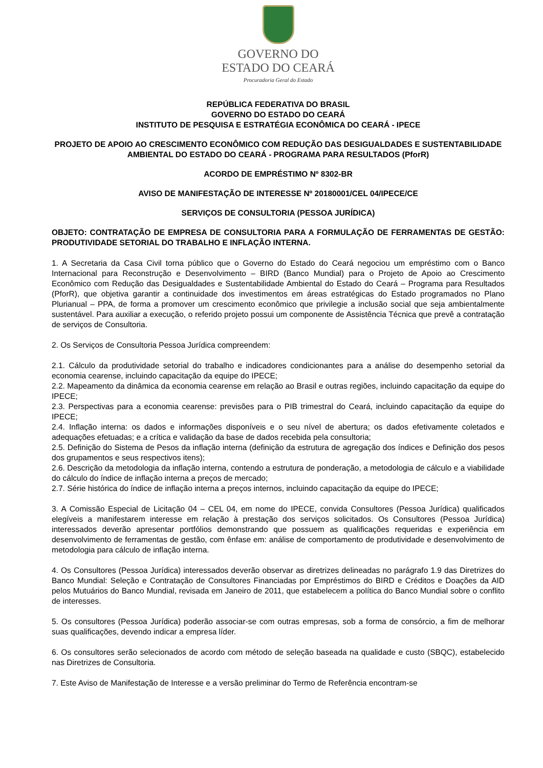GOVERNO DO
ESTADO DO CEARÁ
Procuradoria Geral do Estado
REPÚBLICA FEDERATIVA DO BRASIL
GOVERNO DO ESTADO DO CEARÁ
INSTITUTO DE PESQUISA E ESTRATÉGIA ECONÔMICA DO CEARÁ - IPECE
PROJETO DE APOIO AO CRESCIMENTO ECONÔMICO COM REDUÇÃO DAS DESIGUALDADES E SUSTENTABILIDADE AMBIENTAL DO ESTADO DO CEARÁ - PROGRAMA PARA RESULTADOS (PforR)
ACORDO DE EMPRÉSTIMO Nº 8302-BR
AVISO DE MANIFESTAÇÃO DE INTERESSE Nº 20180001/CEL 04/IPECE/CE
SERVIÇOS DE CONSULTORIA (PESSOA JURÍDICA)
OBJETO: CONTRATAÇÃO DE EMPRESA DE CONSULTORIA PARA A FORMULAÇÃO DE FERRAMENTAS DE GESTÃO: PRODUTIVIDADE SETORIAL DO TRABALHO E INFLAÇÃO INTERNA.
1. A Secretaria da Casa Civil torna público que o Governo do Estado do Ceará negociou um empréstimo com o Banco Internacional para Reconstrução e Desenvolvimento – BIRD (Banco Mundial) para o Projeto de Apoio ao Crescimento Econômico com Redução das Desigualdades e Sustentabilidade Ambiental do Estado do Ceará – Programa para Resultados (PforR), que objetiva garantir a continuidade dos investimentos em áreas estratégicas do Estado programados no Plano Plurianual – PPA, de forma a promover um crescimento econômico que privilegie a inclusão social que seja ambientalmente sustentável. Para auxiliar a execução, o referido projeto possui um componente de Assistência Técnica que prevê a contratação de serviços de Consultoria.
2. Os Serviços de Consultoria Pessoa Jurídica compreendem:
2.1. Cálculo da produtividade setorial do trabalho e indicadores condicionantes para a análise do desempenho setorial da economia cearense, incluindo capacitação da equipe do IPECE;
2.2. Mapeamento da dinâmica da economia cearense em relação ao Brasil e outras regiões, incluindo capacitação da equipe do IPECE;
2.3. Perspectivas para a economia cearense: previsões para o PIB trimestral do Ceará, incluindo capacitação da equipe do IPECE;
2.4. Inflação interna: os dados e informações disponíveis e o seu nível de abertura; os dados efetivamente coletados e adequações efetuadas; e a crítica e validação da base de dados recebida pela consultoria;
2.5. Definição do Sistema de Pesos da inflação interna (definição da estrutura de agregação dos índices e Definição dos pesos dos grupamentos e seus respectivos itens);
2.6. Descrição da metodologia da inflação interna, contendo a estrutura de ponderação, a metodologia de cálculo e a viabilidade do cálculo do índice de inflação interna a preços de mercado;
2.7. Série histórica do índice de inflação interna a preços internos, incluindo capacitação da equipe do IPECE;
3. A Comissão Especial de Licitação 04 – CEL 04, em nome do IPECE, convida Consultores (Pessoa Jurídica) qualificados elegíveis a manifestarem interesse em relação à prestação dos serviços solicitados. Os Consultores (Pessoa Jurídica) interessados deverão apresentar portfólios demonstrando que possuem as qualificações requeridas e experiência em desenvolvimento de ferramentas de gestão, com ênfase em: análise de comportamento de produtividade e desenvolvimento de metodologia para cálculo de inflação interna.
4. Os Consultores (Pessoa Jurídica) interessados deverão observar as diretrizes delineadas no parágrafo 1.9 das Diretrizes do Banco Mundial: Seleção e Contratação de Consultores Financiadas por Empréstimos do BIRD e Créditos e Doações da AID pelos Mutuários do Banco Mundial, revisada em Janeiro de 2011, que estabelecem a política do Banco Mundial sobre o conflito de interesses.
5. Os consultores (Pessoa Jurídica) poderão associar-se com outras empresas, sob a forma de consórcio, a fim de melhorar suas qualificações, devendo indicar a empresa líder.
6. Os consultores serão selecionados de acordo com método de seleção baseada na qualidade e custo (SBQC), estabelecido nas Diretrizes de Consultoria.
7. Este Aviso de Manifestação de Interesse e a versão preliminar do Termo de Referência encontram-se